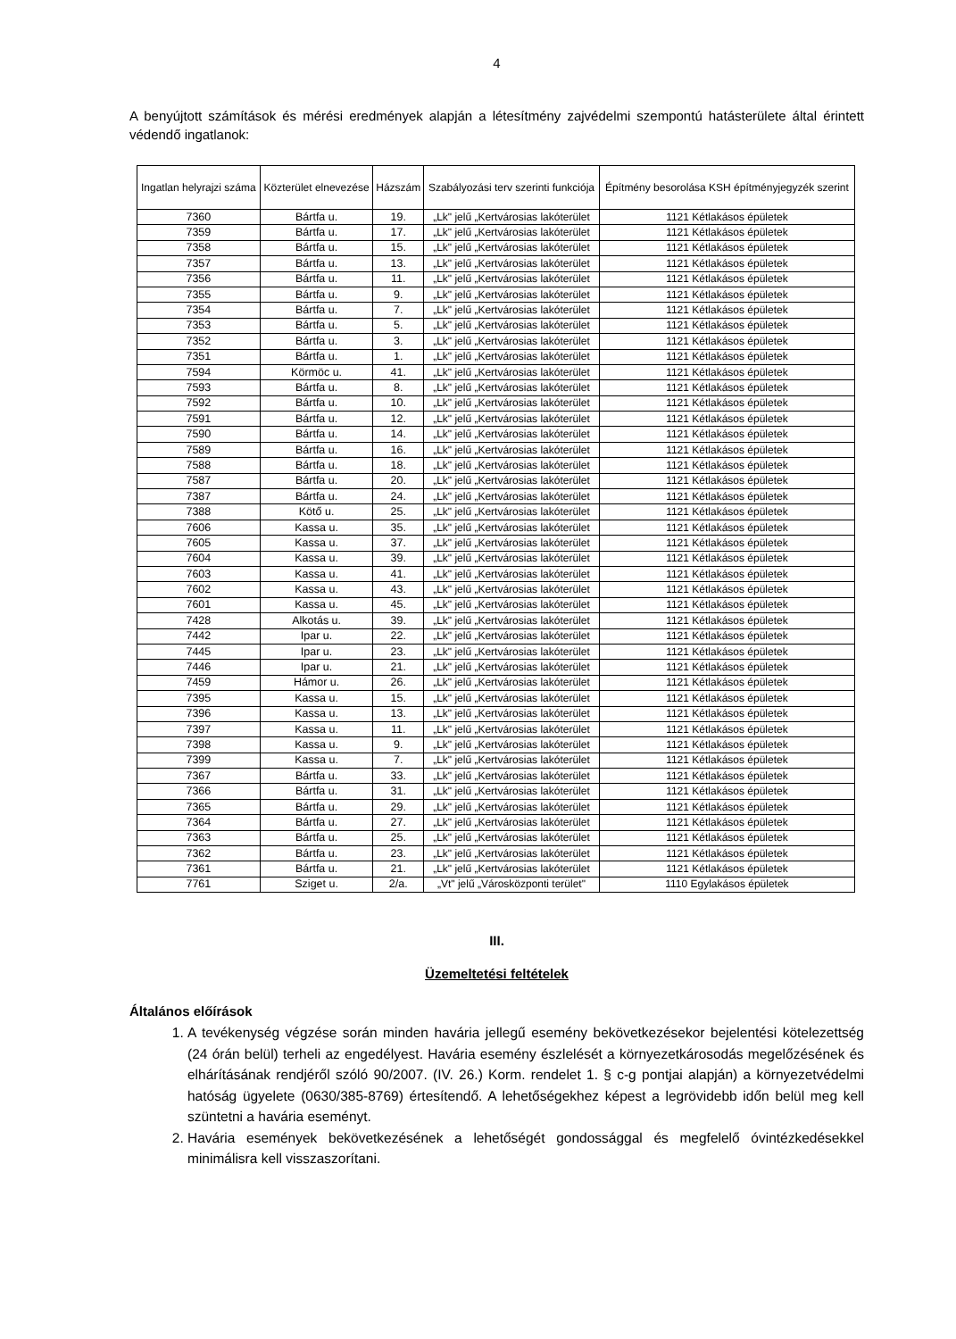4
A benyújtott számítások és mérési eredmények alapján a létesítmény zajvédelmi szempontú hatásterülete által érintett védendő ingatlanok:
| Ingatlan helyrajzi száma | Közterület elnevezése | Házszám | Szabályozási terv szerinti funkciója | Építmény besorolása KSH építményjegyzék szerint |
| --- | --- | --- | --- | --- |
| 7360 | Bártfa u. | 19. | „Lk" jelű „Kertvárosias lakóterület | 1121 Kétlakásos épületek |
| 7359 | Bártfa u. | 17. | „Lk" jelű „Kertvárosias lakóterület | 1121 Kétlakásos épületek |
| 7358 | Bártfa u. | 15. | „Lk" jelű „Kertvárosias lakóterület | 1121 Kétlakásos épületek |
| 7357 | Bártfa u. | 13. | „Lk" jelű „Kertvárosias lakóterület | 1121 Kétlakásos épületek |
| 7356 | Bártfa u. | 11. | „Lk" jelű „Kertvárosias lakóterület | 1121 Kétlakásos épületek |
| 7355 | Bártfa u. | 9. | „Lk" jelű „Kertvárosias lakóterület | 1121 Kétlakásos épületek |
| 7354 | Bártfa u. | 7. | „Lk" jelű „Kertvárosias lakóterület | 1121 Kétlakásos épületek |
| 7353 | Bártfa u. | 5. | „Lk" jelű „Kertvárosias lakóterület | 1121 Kétlakásos épületek |
| 7352 | Bártfa u. | 3. | „Lk" jelű „Kertvárosias lakóterület | 1121 Kétlakásos épületek |
| 7351 | Bártfa u. | 1. | „Lk" jelű „Kertvárosias lakóterület | 1121 Kétlakásos épületek |
| 7594 | Körmöc u. | 41. | „Lk" jelű „Kertvárosias lakóterület | 1121 Kétlakásos épületek |
| 7593 | Bártfa u. | 8. | „Lk" jelű „Kertvárosias lakóterület | 1121 Kétlakásos épületek |
| 7592 | Bártfa u. | 10. | „Lk" jelű „Kertvárosias lakóterület | 1121 Kétlakásos épületek |
| 7591 | Bártfa u. | 12. | „Lk" jelű „Kertvárosias lakóterület | 1121 Kétlakásos épületek |
| 7590 | Bártfa u. | 14. | „Lk" jelű „Kertvárosias lakóterület | 1121 Kétlakásos épületek |
| 7589 | Bártfa u. | 16. | „Lk" jelű „Kertvárosias lakóterület | 1121 Kétlakásos épületek |
| 7588 | Bártfa u. | 18. | „Lk" jelű „Kertvárosias lakóterület | 1121 Kétlakásos épületek |
| 7587 | Bártfa u. | 20. | „Lk" jelű „Kertvárosias lakóterület | 1121 Kétlakásos épületek |
| 7387 | Bártfa u. | 24. | „Lk" jelű „Kertvárosias lakóterület | 1121 Kétlakásos épületek |
| 7388 | Kötő u. | 25. | „Lk" jelű „Kertvárosias lakóterület | 1121 Kétlakásos épületek |
| 7606 | Kassa u. | 35. | „Lk" jelű „Kertvárosias lakóterület | 1121 Kétlakásos épületek |
| 7605 | Kassa u. | 37. | „Lk" jelű „Kertvárosias lakóterület | 1121 Kétlakásos épületek |
| 7604 | Kassa u. | 39. | „Lk" jelű „Kertvárosias lakóterület | 1121 Kétlakásos épületek |
| 7603 | Kassa u. | 41. | „Lk" jelű „Kertvárosias lakóterület | 1121 Kétlakásos épületek |
| 7602 | Kassa u. | 43. | „Lk" jelű „Kertvárosias lakóterület | 1121 Kétlakásos épületek |
| 7601 | Kassa u. | 45. | „Lk" jelű „Kertvárosias lakóterület | 1121 Kétlakásos épületek |
| 7428 | Alkotás u. | 39. | „Lk" jelű „Kertvárosias lakóterület | 1121 Kétlakásos épületek |
| 7442 | Ipar u. | 22. | „Lk" jelű „Kertvárosias lakóterület | 1121 Kétlakásos épületek |
| 7445 | Ipar u. | 23. | „Lk" jelű „Kertvárosias lakóterület | 1121 Kétlakásos épületek |
| 7446 | Ipar u. | 21. | „Lk" jelű „Kertvárosias lakóterület | 1121 Kétlakásos épületek |
| 7459 | Hámor u. | 26. | „Lk" jelű „Kertvárosias lakóterület | 1121 Kétlakásos épületek |
| 7395 | Kassa u. | 15. | „Lk" jelű „Kertvárosias lakóterület | 1121 Kétlakásos épületek |
| 7396 | Kassa u. | 13. | „Lk" jelű „Kertvárosias lakóterület | 1121 Kétlakásos épületek |
| 7397 | Kassa u. | 11. | „Lk" jelű „Kertvárosias lakóterület | 1121 Kétlakásos épületek |
| 7398 | Kassa u. | 9. | „Lk" jelű „Kertvárosias lakóterület | 1121 Kétlakásos épületek |
| 7399 | Kassa u. | 7. | „Lk" jelű „Kertvárosias lakóterület | 1121 Kétlakásos épületek |
| 7367 | Bártfa u. | 33. | „Lk" jelű „Kertvárosias lakóterület | 1121 Kétlakásos épületek |
| 7366 | Bártfa u. | 31. | „Lk" jelű „Kertvárosias lakóterület | 1121 Kétlakásos épületek |
| 7365 | Bártfa u. | 29. | „Lk" jelű „Kertvárosias lakóterület | 1121 Kétlakásos épületek |
| 7364 | Bártfa u. | 27. | „Lk" jelű „Kertvárosias lakóterület | 1121 Kétlakásos épületek |
| 7363 | Bártfa u. | 25. | „Lk" jelű „Kertvárosias lakóterület | 1121 Kétlakásos épületek |
| 7362 | Bártfa u. | 23. | „Lk" jelű „Kertvárosias lakóterület | 1121 Kétlakásos épületek |
| 7361 | Bártfa u. | 21. | „Lk" jelű „Kertvárosias lakóterület | 1121 Kétlakásos épületek |
| 7761 | Sziget u. | 2/a. | „Vt" jelű „Városközponti terület" | 1110 Egylakásos épületek |
III.
Üzemeltetési feltételek
Általános előírások
1. A tevékenység végzése során minden havária jellegű esemény bekövetkezésekor bejelentési kötelezettség (24 órán belül) terheli az engedélyest. Havária esemény észlelését a környezetkárosodás megelőzésének és elhárításának rendjéről szóló 90/2007. (IV. 26.) Korm. rendelet 1. § c-g pontjai alapján) a környezetvédelmi hatóság ügyelete (0630/385-8769) értesítendő. A lehetőségekhez képest a legrövidebb időn belül meg kell szüntetni a havária eseményt.
2. Havária események bekövetkezésének a lehetőségét gondossággal és megfelelő óvintézkedésekkel minimálisra kell visszaszorítani.